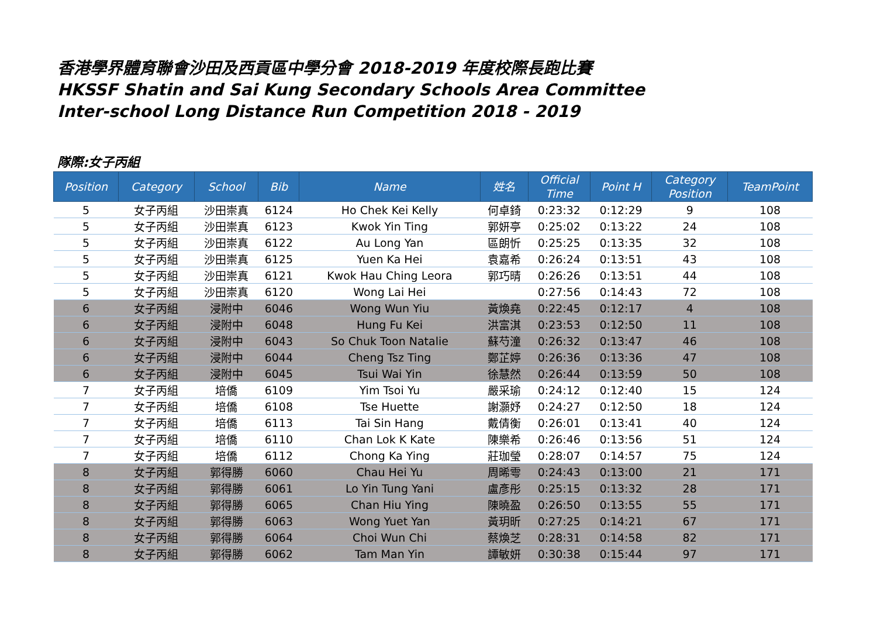香港學界體育聯會沙田及西貢區中學分會 2018-2019 年度校際長跑比賽
HKSSF Shatin and Sai Kung Secondary Schools Area Committee
Inter-school Long Distance Run Competition 2018 - 2019
隊際:女子丙組
| Position | Category | School | Bib | Name | 姓名 | Official Time | Point H | Category Position | TeamPoint |
| --- | --- | --- | --- | --- | --- | --- | --- | --- | --- |
| 5 | 女子丙組 | 沙田崇真 | 6124 | Ho Chek Kei Kelly | 何卓錡 | 0:23:32 | 0:12:29 | 9 | 108 |
| 5 | 女子丙組 | 沙田崇真 | 6123 | Kwok Yin Ting | 郭妍亭 | 0:25:02 | 0:13:22 | 24 | 108 |
| 5 | 女子丙組 | 沙田崇真 | 6122 | Au Long Yan | 區朗忻 | 0:25:25 | 0:13:35 | 32 | 108 |
| 5 | 女子丙組 | 沙田崇真 | 6125 | Yuen Ka Hei | 袁嘉希 | 0:26:24 | 0:13:51 | 43 | 108 |
| 5 | 女子丙組 | 沙田崇真 | 6121 | Kwok Hau Ching Leora | 郭巧晴 | 0:26:26 | 0:13:51 | 44 | 108 |
| 5 | 女子丙組 | 沙田崇真 | 6120 | Wong Lai Hei | | 0:27:56 | 0:14:43 | 72 | 108 |
| 6 | 女子丙組 | 浸附中 | 6046 | Wong Wun Yiu | 黃煥堯 | 0:22:45 | 0:12:17 | 4 | 108 |
| 6 | 女子丙組 | 浸附中 | 6048 | Hung Fu Kei | 洪富淇 | 0:23:53 | 0:12:50 | 11 | 108 |
| 6 | 女子丙組 | 浸附中 | 6043 | So Chuk Toon Natalie | 蘇芍潼 | 0:26:32 | 0:13:47 | 46 | 108 |
| 6 | 女子丙組 | 浸附中 | 6044 | Cheng Tsz Ting | 鄭芷婷 | 0:26:36 | 0:13:36 | 47 | 108 |
| 6 | 女子丙組 | 浸附中 | 6045 | Tsui Wai Yin | 徐慧然 | 0:26:44 | 0:13:59 | 50 | 108 |
| 7 | 女子丙組 | 培僑 | 6109 | Yim Tsoi Yu | 嚴采瑜 | 0:24:12 | 0:12:40 | 15 | 124 |
| 7 | 女子丙組 | 培僑 | 6108 | Tse Huette | 謝灝妤 | 0:24:27 | 0:12:50 | 18 | 124 |
| 7 | 女子丙組 | 培僑 | 6113 | Tai Sin Hang | 戴倩衡 | 0:26:01 | 0:13:41 | 40 | 124 |
| 7 | 女子丙組 | 培僑 | 6110 | Chan Lok K Kate | 陳樂希 | 0:26:46 | 0:13:56 | 51 | 124 |
| 7 | 女子丙組 | 培僑 | 6112 | Chong Ka Ying | 莊珈瑩 | 0:28:07 | 0:14:57 | 75 | 124 |
| 8 | 女子丙組 | 郭得勝 | 6060 | Chau Hei Yu | 周晞雩 | 0:24:43 | 0:13:00 | 21 | 171 |
| 8 | 女子丙組 | 郭得勝 | 6061 | Lo Yin Tung Yani | 盧彥彤 | 0:25:15 | 0:13:32 | 28 | 171 |
| 8 | 女子丙組 | 郭得勝 | 6065 | Chan Hiu Ying | 陳曉盈 | 0:26:50 | 0:13:55 | 55 | 171 |
| 8 | 女子丙組 | 郭得勝 | 6063 | Wong Yuet Yan | 黃玥昕 | 0:27:25 | 0:14:21 | 67 | 171 |
| 8 | 女子丙組 | 郭得勝 | 6064 | Choi Wun Chi | 蔡煥芝 | 0:28:31 | 0:14:58 | 82 | 171 |
| 8 | 女子丙組 | 郭得勝 | 6062 | Tam Man Yin | 譚敏妍 | 0:30:38 | 0:15:44 | 97 | 171 |